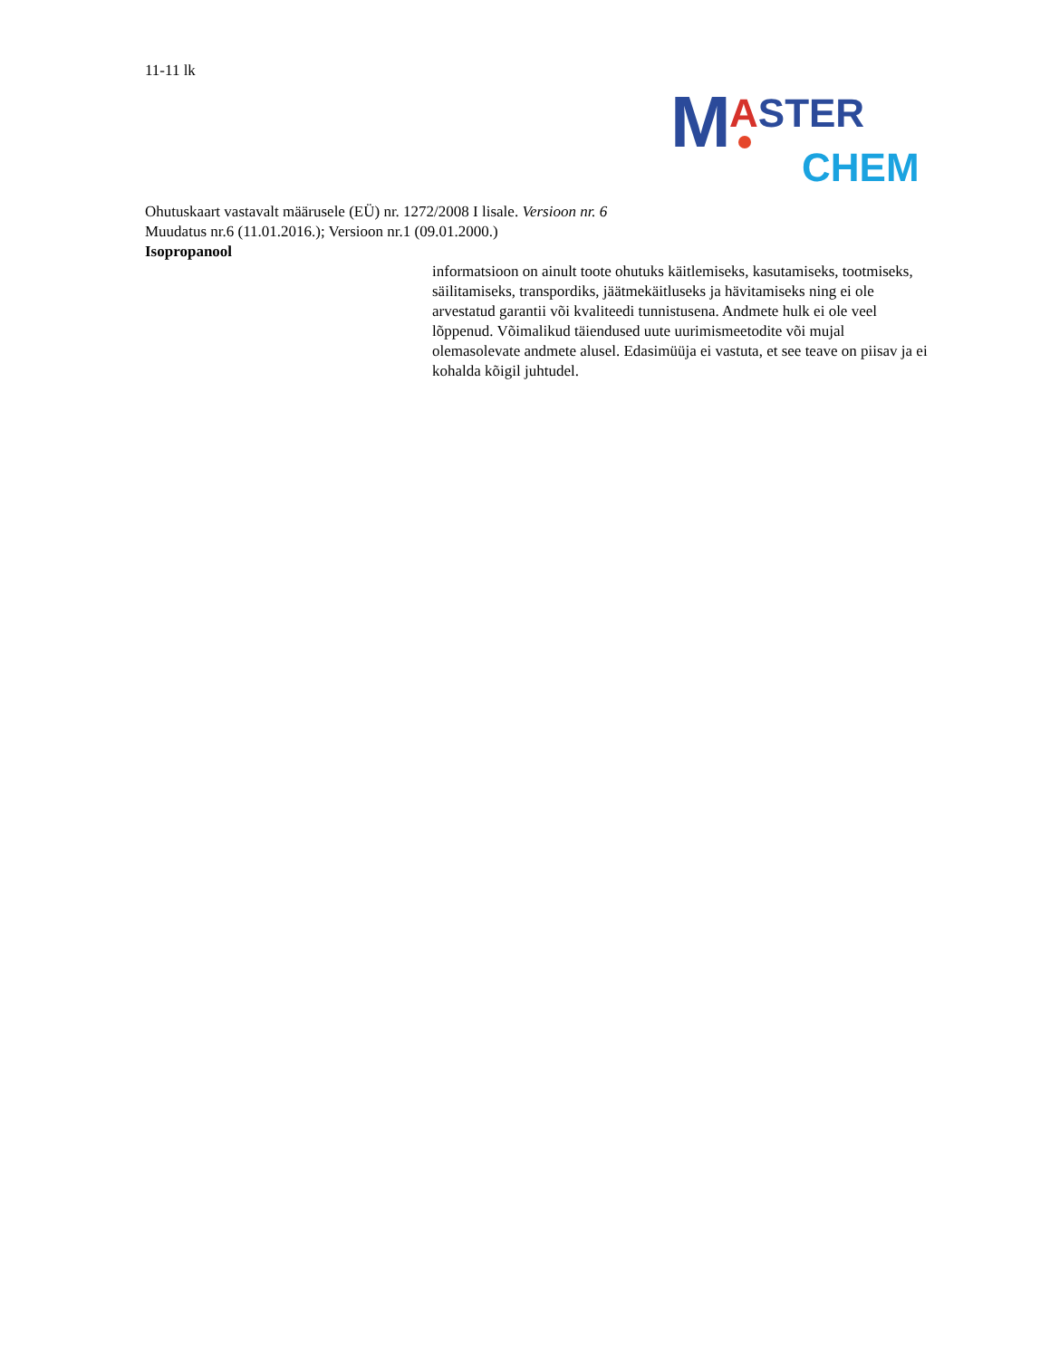11-11 lk
M ASTER
CHEM
Ohutuskaart vastavalt määrusele (EÜ) nr. 1272/2008 I lisale. Versioon nr. 6
Muudatus nr.6 (11.01.2016.); Versioon nr.1 (09.01.2000.)
Isopropanool
informatsioon on ainult toote ohutuks käitlemiseks, kasutamiseks, tootmiseks, säilitamiseks, transpordiks, jäätmekäitluseks ja hävitamiseks ning ei ole arvestatud garantii või kvaliteedi tunnistusena. Andmete hulk ei ole veel lõppenud. Võimalikud täiendused uute uurimismeetodite või mujal olemasolevate andmete alusel. Edasimüüja ei vastuta, et see teave on piisav ja ei kohalda kõigil juhtudel.